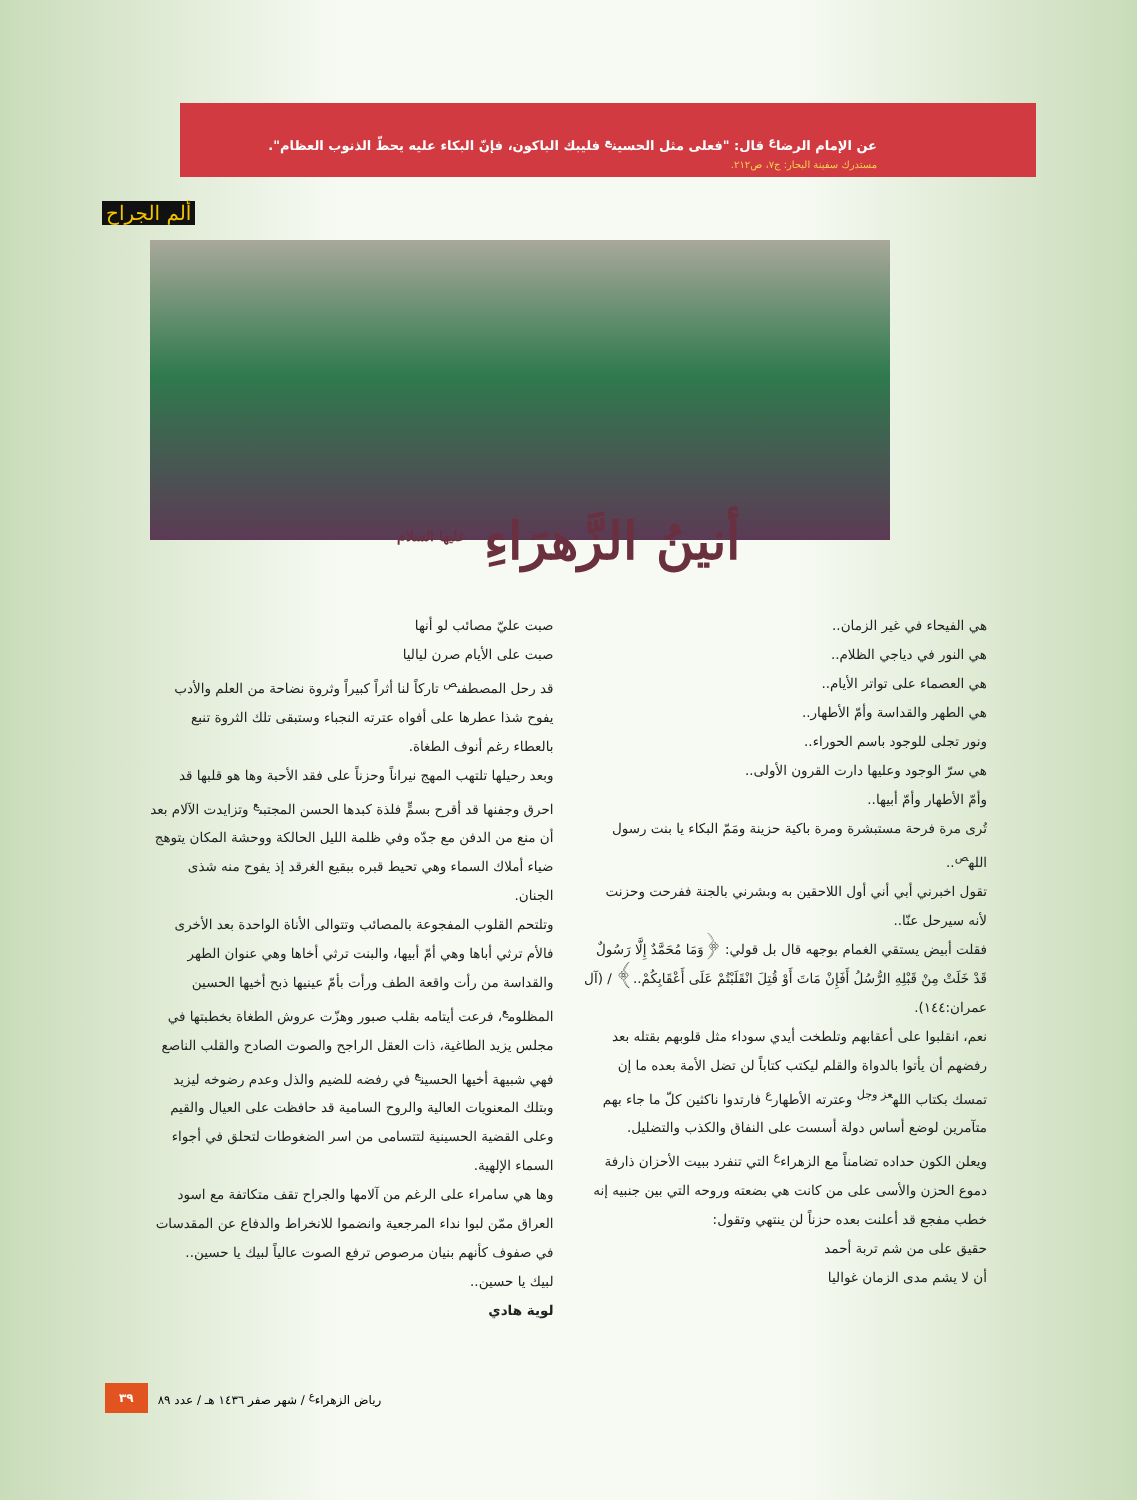عن الإمام الرضا<sup>ع</sup> قال: "فعلى مثل الحسين<sup>ع</sup> فليبك الباكون، فإنّ البكاء عليه يحطّ الذنوب العظام".
مستدرك سفينة البحار: ج٧، ص٢١٢.
ألم الجراح
أنينُ الزَّهرَاءِ <sup>عليها السلام</sup>
هي الفيحاء في غير الزمان..
هي النور في دياجي الظلام..
هي العصماء على تواتر الأيام..
هي الطهر والقداسة وأمّ الأطهار..
ونور تجلى للوجود باسم الحوراء..
هي سرّ الوجود وعليها دارت القرون الأولى..
وأمّ الأطهار وأمّ أبيها..
تُرى مرة فرحة مستبشرة ومرة باكية حزينة ومَمّ البكاء يا بنت رسول الله<sup>ص</sup>..
تقول اخبرني أبي أني أول اللاحقين به وبشرني بالجنة ففرحت وحزنت لأنه سيرحل عنّا..
فقلت أبيض يستقي الغمام بوجهه قال بل قولي: ﴿وَمَا مُحَمَّدٌ إِلَّا رَسُولٌ قَدْ خَلَتْ مِنْ قَبْلِهِ الرُّسُلُ أَفَإِنْ مَاتَ أَوْ قُتِلَ انْقَلَبْتُمْ عَلَى أَعْقَابِكُمْ..﴾ / (آل عمران:١٤٤).
نعم، انقلبوا على أعقابهم وتلطخت أيدي سوداء مثل قلوبهم بقتله بعد رفضهم أن يأتوا بالدواة والقلم ليكتب كتاباً لن تضل الأمة بعده ما إن تمسك بكتاب الله<sup>عز وجل</sup> وعترته الأطهار<sup>ع</sup> فارتدوا ناكثين كلّ ما جاء بهم متآمرين لوضع أساس دولة أسست على النفاق والكذب والتضليل.
ويعلن الكون حداده تضامناً مع الزهراء<sup>ع</sup> التي تنفرد ببيت الأحزان ذارفة دموع الحزن والأسى على من كانت هي بضعته وروحه التي بين جنبيه إنه خطب مفجع قد أعلنت بعده حزناً لن ينتهي وتقول:
حقيق على من شم تربة أحمد
أن لا يشم مدى الزمان غواليا
صبت عليّ مصائب لو أنها
صبت على الأيام صرن لياليا
قد رحل المصطفى<sup>ص</sup> تاركاً لنا أثراً كبيراً وثروة نضاحة من العلم والأدب يفوح شذا عطرها على أفواه عترته النجباء وستبقى تلك الثروة تنبع بالعطاء رغم أنوف الطغاة.
وبعد رحيلها تلتهب المهج نيراناً وحزناً على فقد الأحبة وها هو قلبها قد احرق وجفنها قد أقرح بسمٍّ فلذة كبدها الحسن المجتبى<sup>ع</sup> وتزايدت الآلام بعد أن منع من الدفن مع جدّه وفي ظلمة الليل الحالكة ووحشة المكان يتوهج ضياء أملاك السماء وهي تحيط قبره ببقيع الغرقد إذ يفوح منه شذى الجنان.
وتلتحم القلوب المفجوعة بالمصائب وتتوالى الأناة الواحدة بعد الأخرى فالأم ترثي أباها وهي أمّ أبيها، والبنت ترثي أخاها وهي عنوان الطهر والقداسة من رأت واقعة الطف ورأت بأمّ عينيها ذبح أخيها الحسين المظلوم<sup>ع</sup>، فرعت أيتامه بقلب صبور وهزّت عروش الطغاة بخطبتها في مجلس يزيد الطاغية، ذات العقل الراجح والصوت الصادح والقلب الناصع فهي شبيهة أخيها الحسين<sup>ع</sup> في رفضه للضيم والذل وعدم رضوخه ليزيد وبتلك المعنويات العالية والروح السامية قد حافظت على العيال والقيم وعلى القضية الحسينية لتتسامى من اسر الضغوطات لتحلق في أجواء السماء الإلهية.
وها هي سامراء على الرغم من آلامها والجراح تقف متكاتفة مع اسود العراق ممّن لبوا نداء المرجعية وانضموا للانخراط والدفاع عن المقدسات في صفوف كأنهم بنيان مرصوص ترفع الصوت عالياً لبيك يا حسين..
لبيك يا حسين..
لوية هادي
رياض الزهراء<sup>ع</sup> / شهر صفر ١٤٣٦ هـ / عدد ٨٩ ٣٩